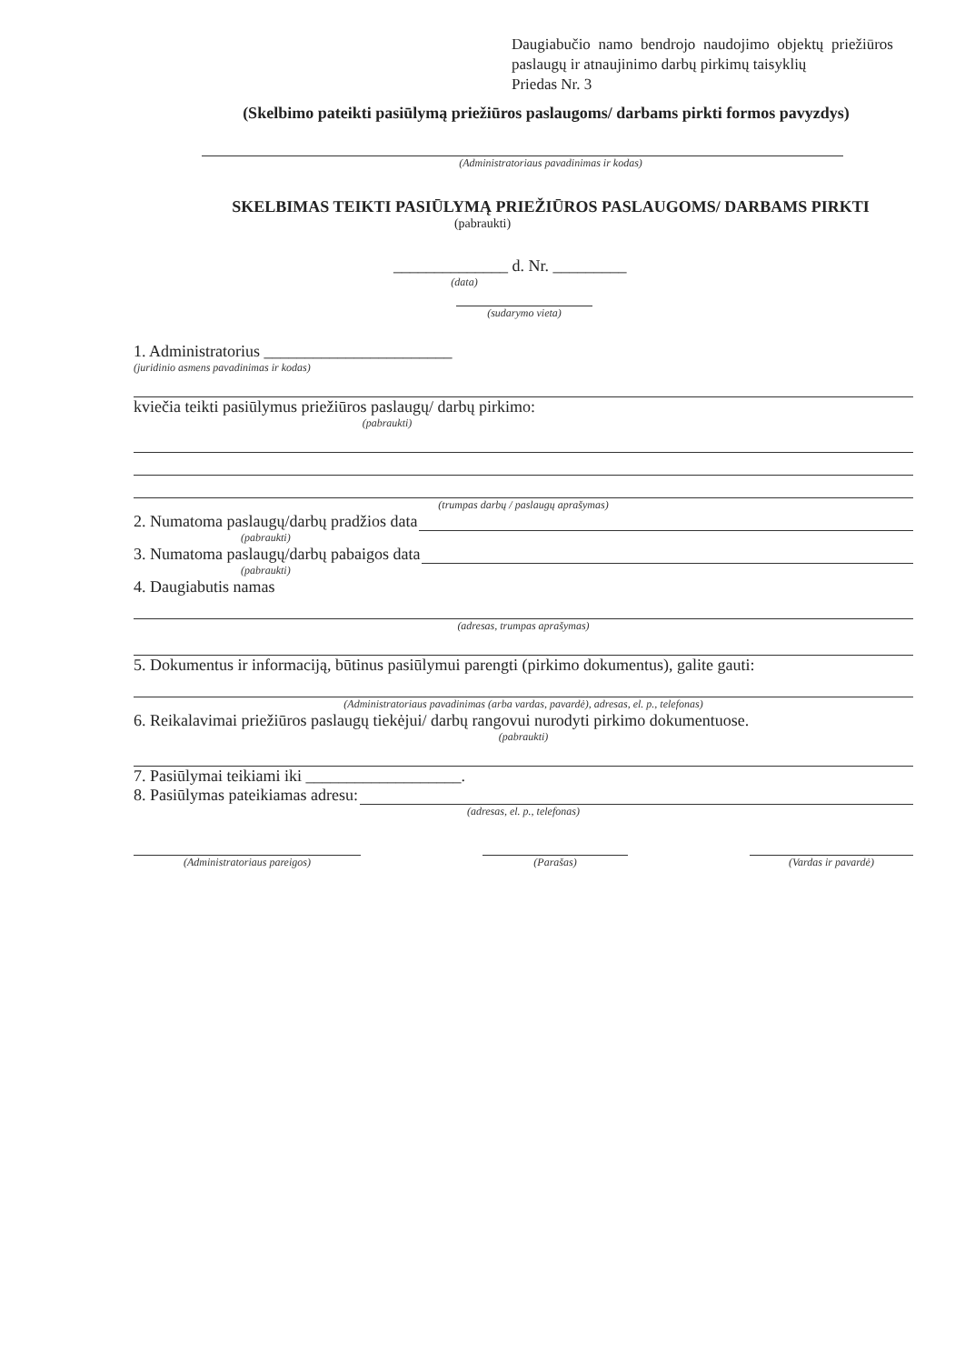Daugiabučio namo bendrojo naudojimo objektų priežiūros paslaugų ir atnaujinimo darbų pirkimų taisyklių
Priedas Nr. 3
(Skelbimo pateikti pasiūlymą priežiūros paslaugoms/ darbams pirkti formos pavyzdys)
(Administratoriaus pavadinimas ir kodas)
SKELBIMAS TEIKTI PASIŪLYMĄ PRIEŽIŪROS PASLAUGOMS/ DARBAMS PIRKTI
(pabraukti)
______________ d. Nr. _________
(data)
(sudarymo vieta)
1. Administratorius _______________________
(juridinio asmens pavadinimas ir kodas)
kviečia teikti pasiūlymus priežiūros paslaugų/ darbų pirkimo:
(pabraukti)
(trumpas darbų / paslaugų aprašymas)
2. Numatoma paslaugų/darbų pradžios data
(pabraukti)
3. Numatoma paslaugų/darbų pabaigos data
(pabraukti)
4. Daugiabutis namas
(adresas, trumpas aprašymas)
5. Dokumentus ir informaciją, būtinus pasiūlymui parengti (pirkimo dokumentus), galite gauti:
(Administratoriaus pavadinimas (arba vardas, pavardė), adresas, el. p., telefonas)
6. Reikalavimai priežiūros paslaugų tiekėjui/ darbų rangovui nurodyti pirkimo dokumentuose.
(pabraukti)
7. Pasiūlymai teikiami iki ___________________.
8. Pasiūlymas pateikiamas adresu:
(adresas, el. p., telefonas)
(Administratoriaus pareigos) (Parašas) (Vardas ir pavardė)